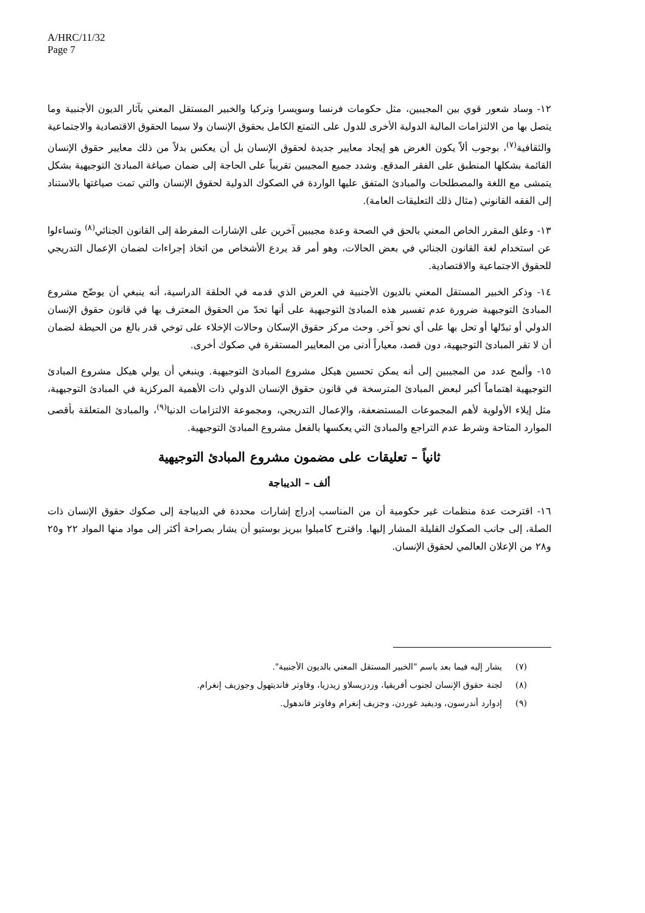A/HRC/11/32
Page 7
١٢- وساد شعور قوي بين المجيبين، مثل حكومات فرنسا وسويسرا وتركيا والخبير المستقل المعني بآثار الديون الأجنبية وما يتصل بها من الالتزامات المالية الدولية الأخرى للدول على التمتع الكامل بحقوق الإنسان ولا سيما الحقوق الاقتصادية والاجتماعية والثقافية<sup>(٧)</sup>، بوجوب ألاّ يكون الغرض هو إيجاد معايير جديدة لحقوق الإنسان بل أن يعكس بدلاً من ذلك معايير حقوق الإنسان القائمة بشكلها المنطبق على الفقر المدقع. وشدد جميع المجيبين تقريباً على الحاجة إلى ضمان صياغة المبادئ التوجيهية بشكل يتمشى مع اللغة والمصطلحات والمبادئ المتفق عليها الواردة في الصكوك الدولية لحقوق الإنسان والتي تمت صياغتها بالاستناد إلى الفقه القانوني (مثال ذلك التعليقات العامة).
١٣- وعلق المقرر الخاص المعني بالحق في الصحة وعدة مجيبين آخرين على الإشارات المفرطة إلى القانون الجنائي<sup>(٨)</sup> وتساءلوا عن استخدام لغة القانون الجنائي في بعض الحالات، وهو أمر قد يردع الأشخاص من اتخاذ إجراءات لضمان الإعمال التدريجي للحقوق الاجتماعية والاقتصادية.
١٤- وذكر الخبير المستقل المعني بالديون الأجنبية في العرض الذي قدمه في الحلقة الدراسية، أنه ينبغي أن يوضّح مشروع المبادئ التوجيهية ضرورة عدم تفسير هذه المبادئ التوجيهية على أنها تحدّ من الحقوق المعترف بها في قانون حقوق الإنسان الدولي أو تبدّلها أو تحل بها على أي نحو آخر. وحث مركز حقوق الإسكان وحالات الإخلاء على توخي قدر بالغ من الحيطة لضمان أن لا تقر المبادئ التوجيهية، دون قصد، معياراً أدنى من المعايير المستقرة في صكوك أخرى.
١٥- وألمح عدد من المجيبين إلى أنه يمكن تحسين هيكل مشروع المبادئ التوجيهية. وينبغي أن يولي هيكل مشروع المبادئ التوجيهية اهتماماً أكبر لبعض المبادئ المترسخة في قانون حقوق الإنسان الدولي ذات الأهمية المركزية في المبادئ التوجيهية، مثل إيلاء الأولوية لأهم المجموعات المستضعفة، والإعمال التدريجي، ومجموعة الالتزامات الدنيا<sup>(٩)</sup>، والمبادئ المتعلقة بأقصى الموارد المتاحة وشرط عدم التراجع والمبادئ التي يعكسها بالفعل مشروع المبادئ التوجيهية.
ثانياً – تعليقات على مضمون مشروع المبادئ التوجيهية
ألف – الديباجة
١٦- اقترحت عدة منظمات غير حكومية أن من المناسب إدراج إشارات محددة في الديباجة إلى صكوك حقوق الإنسان ذات الصلة، إلى جانب الصكوك القليلة المشار إليها. واقترح كاميلوا بيريز بوستيو أن يشار بصراحة أكثر إلى مواد منها المواد ٢٢ و٢٥ و٢٨ من الإعلان العالمي لحقوق الإنسان.
(٧) يشار إليه فيما بعد باسم "الخبير المستقل المعني بالديون الأجنبية".
(٨) لجنة حقوق الإنسان لجنوب أفريقيا، وزدزيسلاو زيدزيا، وفاوتر فانديتهول وجوزيف إنغرام.
(٩) إدوارد أندرسون، وديفيد غوردن، وجزيف إنغرام وفاوتر فاندهول.